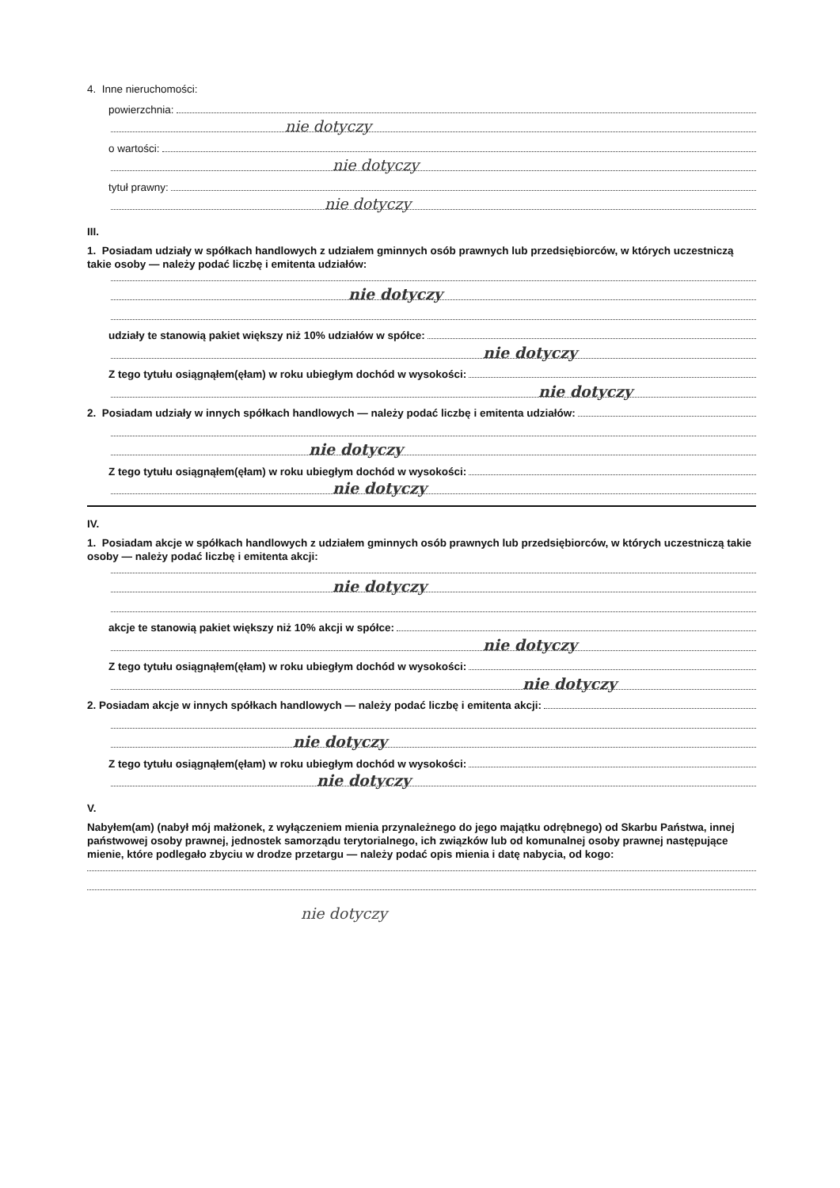4. Inne nieruchomości:
powierzchnia:
nie dotyczy
o wartości:
nie dotyczy
tytuł prawny:
nie dotyczy
III.
1. Posiadam udziały w spółkach handlowych z udziałem gminnych osób prawnych lub przedsiębiorców, w których uczestniczą takie osoby — należy podać liczbę i emitenta udziałów:
nie dotyczy
udziały te stanowią pakiet większy niż 10% udziałów w spółce:
nie dotyczy
Z tego tytułu osiągnąłem(ęłam) w roku ubiegłym dochód w wysokości:
nie dotyczy
2. Posiadam udziały w innych spółkach handlowych — należy podać liczbę i emitenta udziałów:
nie dotyczy
Z tego tytułu osiągnąłem(ęłam) w roku ubiegłym dochód w wysokości:
nie dotyczy
IV.
1. Posiadam akcje w spółkach handlowych z udziałem gminnych osób prawnych lub przedsiębiorców, w których uczestniczą takie osoby — należy podać liczbę i emitenta akcji:
nie dotyczy
akcje te stanowią pakiet większy niż 10% akcji w spółce:
nie dotyczy
Z tego tytułu osiągnąłem(ęłam) w roku ubiegłym dochód w wysokości:
nie dotyczy
2. Posiadam akcje w innych spółkach handlowych — należy podać liczbę i emitenta akcji:
nie dotyczy
Z tego tytułu osiągnąłem(ęłam) w roku ubiegłym dochód w wysokości:
nie dotyczy
V.
Nabyłem(am) (nabył mój małżonek, z wyłączeniem mienia przynależnego do jego majątku odrębnego) od Skarbu Państwa, innej państwowej osoby prawnej, jednostek samorządu terytorialnego, ich związków lub od komunalnej osoby prawnej następujące mienie, które podlegało zbyciu w drodze przetargu — należy podać opis mienia i datę nabycia, od kogo:
nie dotyczy